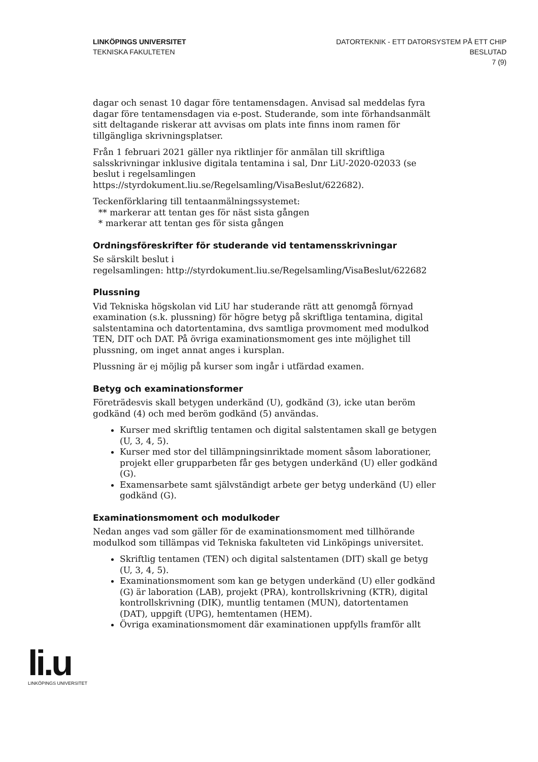LINKÖPINGS UNIVERSITET
TEKNISKA FAKULTETEN
DATORTEKNIK - ETT DATORSYSTEM PÅ ETT CHIP
BESLUTAD
7 (9)
dagar och senast 10 dagar före tentamensdagen. Anvisad sal meddelas fyra dagar före tentamensdagen via e-post. Studerande, som inte förhandsanmält sitt deltagande riskerar att avvisas om plats inte finns inom ramen för tillgängliga skrivningsplatser.
Från 1 februari 2021 gäller nya riktlinjer för anmälan till skriftliga salsskrivningar inklusive digitala tentamina i sal, Dnr LiU-2020-02033 (se beslut i regelsamlingen https://styrdokument.liu.se/Regelsamling/VisaBeslut/622682).
Teckenförklaring till tentaanmälningssystemet:
** markerar att tentan ges för näst sista gången
* markerar att tentan ges för sista gången
Ordningsföreskrifter för studerande vid tentamensskrivningar
Se särskilt beslut i
regelsamlingen: http://styrdokument.liu.se/Regelsamling/VisaBeslut/622682
Plussning
Vid Tekniska högskolan vid LiU har studerande rätt att genomgå förnyad examination (s.k. plussning) för högre betyg på skriftliga tentamina, digital salstentamina och datortentamina, dvs samtliga provmoment med modulkod TEN, DIT och DAT. På övriga examinationsmoment ges inte möjlighet till plussning, om inget annat anges i kursplan.
Plussning är ej möjlig på kurser som ingår i utfärdad examen.
Betyg och examinationsformer
Företrädesvis skall betygen underkänd (U), godkänd (3), icke utan beröm godkänd (4) och med beröm godkänd (5) användas.
Kurser med skriftlig tentamen och digital salstentamen skall ge betygen (U, 3, 4, 5).
Kurser med stor del tillämpningsinriktade moment såsom laborationer, projekt eller grupparbeten får ges betygen underkänd (U) eller godkänd (G).
Examensarbete samt självständigt arbete ger betyg underkänd (U) eller godkänd (G).
Examinationsmoment och modulkoder
Nedan anges vad som gäller för de examinationsmoment med tillhörande modulkod som tillämpas vid Tekniska fakulteten vid Linköpings universitet.
Skriftlig tentamen (TEN) och digital salstentamen (DIT) skall ge betyg (U, 3, 4, 5).
Examinationsmoment som kan ge betygen underkänd (U) eller godkänd (G) är laboration (LAB), projekt (PRA), kontrollskrivning (KTR), digital kontrollskrivning (DIK), muntlig tentamen (MUN), datortentamen (DAT), uppgift (UPG), hemtentamen (HEM).
Övriga examinationsmoment där examinationen uppfylls framför allt
li.u
LINKÖPINGS UNIVERSITET